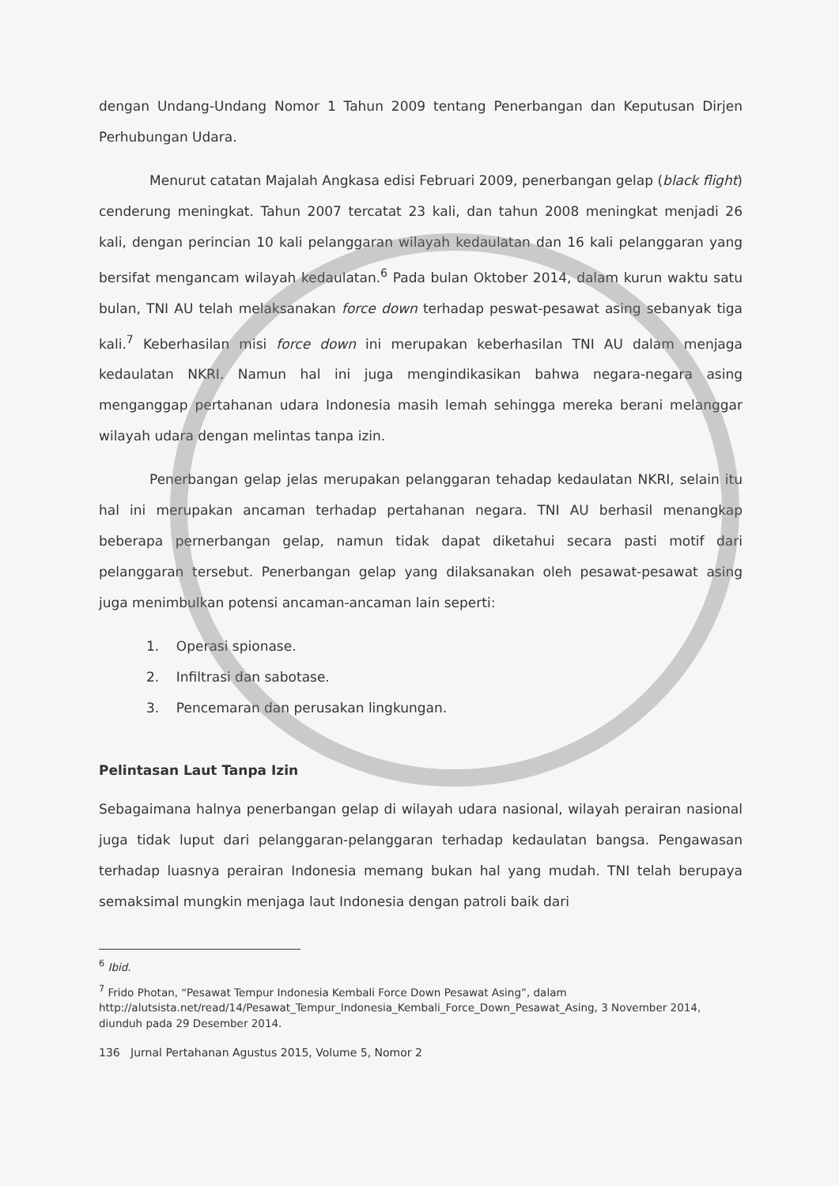dengan Undang-Undang Nomor 1 Tahun 2009 tentang Penerbangan dan Keputusan Dirjen Perhubungan Udara.
Menurut catatan Majalah Angkasa edisi Februari 2009, penerbangan gelap (black flight) cenderung meningkat. Tahun 2007 tercatat 23 kali, dan tahun 2008 meningkat menjadi 26 kali, dengan perincian 10 kali pelanggaran wilayah kedaulatan dan 16 kali pelanggaran yang bersifat mengancam wilayah kedaulatan.<sup>6</sup> Pada bulan Oktober 2014, dalam kurun waktu satu bulan, TNI AU telah melaksanakan force down terhadap peswat-pesawat asing sebanyak tiga kali.<sup>7</sup> Keberhasilan misi force down ini merupakan keberhasilan TNI AU dalam menjaga kedaulatan NKRI. Namun hal ini juga mengindikasikan bahwa negara-negara asing menganggap pertahanan udara Indonesia masih lemah sehingga mereka berani melanggar wilayah udara dengan melintas tanpa izin.
Penerbangan gelap jelas merupakan pelanggaran tehadap kedaulatan NKRI, selain itu hal ini merupakan ancaman terhadap pertahanan negara. TNI AU berhasil menangkap beberapa pernerbangan gelap, namun tidak dapat diketahui secara pasti motif dari pelanggaran tersebut. Penerbangan gelap yang dilaksanakan oleh pesawat-pesawat asing juga menimbulkan potensi ancaman-ancaman lain seperti:
1. Operasi spionase.
2. Infiltrasi dan sabotase.
3. Pencemaran dan perusakan lingkungan.
Pelintasan Laut Tanpa Izin
Sebagaimana halnya penerbangan gelap di wilayah udara nasional, wilayah perairan nasional juga tidak luput dari pelanggaran-pelanggaran terhadap kedaulatan bangsa. Pengawasan terhadap luasnya perairan Indonesia memang bukan hal yang mudah. TNI telah berupaya semaksimal mungkin menjaga laut Indonesia dengan patroli baik dari
<sup>6</sup> Ibid.
<sup>7</sup> Frido Photan, “Pesawat Tempur Indonesia Kembali Force Down Pesawat Asing”, dalam http://alutsista.net/read/14/Pesawat_Tempur_Indonesia_Kembali_Force_Down_Pesawat_Asing, 3 November 2014, diunduh pada 29 Desember 2014.
136 Jurnal Pertahanan Agustus 2015, Volume 5, Nomor 2